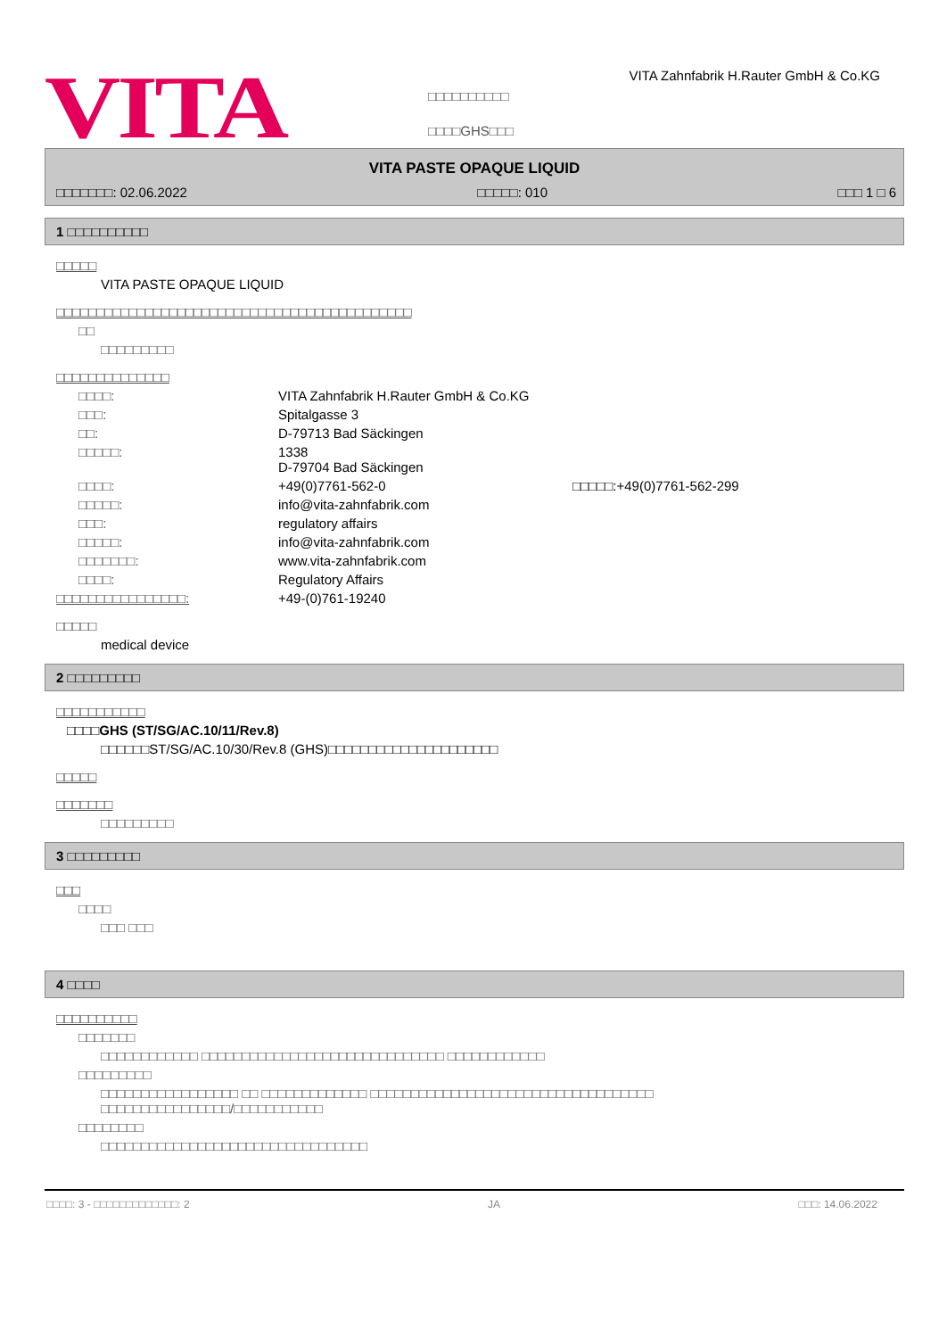VITA
□□□□□□□□□□
□□□□GHS□□□
VITA Zahnfabrik H.Rauter GmbH & Co.KG
VITA PASTE OPAQUE LIQUID
□□□□□□□: 02.06.2022 □□□□□: 010 □□□ 1 □ 6
1 □□□□□□□□□□
□□□□□
VITA PASTE OPAQUE LIQUID
□□□□□□□□□□□□□□□□□□□□□□□□□□□□□□□□□□□□□□□□□□□□
□□
□□□□□□□□□
□□□□□□□□□□□□□□
□□□□: VITA Zahnfabrik H.Rauter GmbH & Co.KG
□□□: Spitalgasse 3
□□: D-79713 Bad Säckingen
□□□□□: 1338
D-79704 Bad Säckingen
□□□□: +49(0)7761-562-0 □□□□□:+49(0)7761-562-299
□□□□□: info@vita-zahnfabrik.com
□□□: regulatory affairs
□□□□□: info@vita-zahnfabrik.com
□□□□□□□: www.vita-zahnfabrik.com
□□□□: Regulatory Affairs
□□□□□□□□□□□□□□□□: +49-(0)761-19240
□□□□□
medical device
2 □□□□□□□□□
□□□□□□□□□□□
□□□□GHS (ST/SG/AC.10/11/Rev.8)
□□□□□□ST/SG/AC.10/30/Rev.8 (GHS)□□□□□□□□□□□□□□□□□□□□□
□□□□□
□□□□□□□
□□□□□□□□□
3 □□□□□□□□□
□□□
□□□□
□□□ □□□
4 □□□□
□□□□□□□□□□
□□□□□□□
□□□□□□□□□□□□ □□□□□□□□□□□□□□□□□□□□□□□□□□□□□□ □□□□□□□□□□□□
□□□□□□□□□
□□□□□□□□□□□□□□□□□ □□ □□□□□□□□□□□□□ □□□□□□□□□□□□□□□□□□□□□□□□□□□□□□□□□□□
□□□□□□□□□□□□□□□□/□□□□□□□□□□□
□□□□□□□□
□□□□□□□□□□□□□□□□□□□□□□□□□□□□□□□□□
□□□□: 3 - □□□□□□□□□□□□□: 2 JA □□□: 14.06.2022